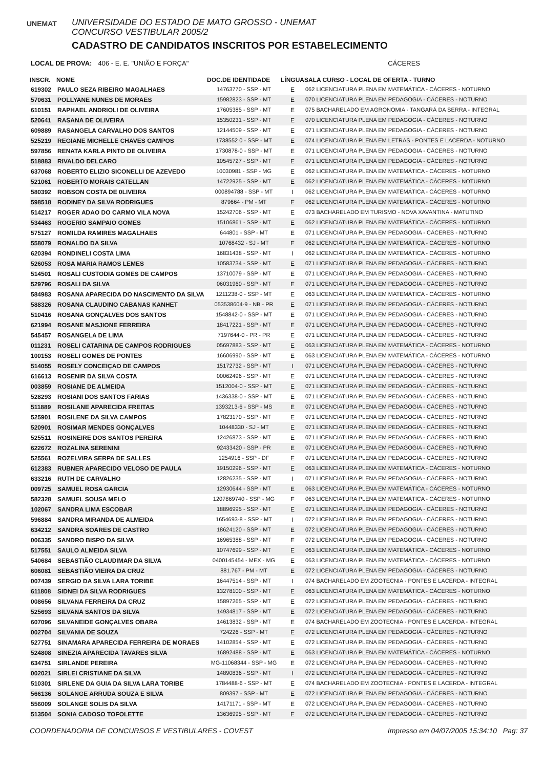UNEMAT
UNIVERSIDADE DO ESTADO DE MATO GROSSO - UNEMAT
CONCURSO VESTIBULAR 2005/2
CADASTRO DE CANDIDATOS INSCRITOS POR ESTABELECIMENTO
LOCAL DE PROVA: 406 - E. E. "UNIÃO E FORÇA" CÁCERES
| INSCR. | NOME | DOC.DE IDENTIDADE | LÍNGUA | SALA CURSO - LOCAL DE OFERTA - TURNO |
| --- | --- | --- | --- | --- |
| 619302 | PAULO SEZA RIBEIRO MAGALHAES | 14763770 - SSP - MT | E | 062 LICENCIATURA PLENA EM MATEMÁTICA - CÁCERES - NOTURNO |
| 570631 | POLLYANE NUNES DE MORAES | 15982823 - SSP - MT | E | 070 LICENCIATURA PLENA EM PEDAGOGIA - CÁCERES - NOTURNO |
| 610151 | RAPHAEL ANDRIOLI DE OLIVEIRA | 17605385 - SSP - MT | E | 075 BACHARELADO EM AGRONOMIA - TANGARÁ DA SERRA - INTEGRAL |
| 520641 | RASANA DE OLIVEIRA | 15350231 - SSP - MT | E | 070 LICENCIATURA PLENA EM PEDAGOGIA - CÁCERES - NOTURNO |
| 609889 | RASANGELA CARVALHO DOS SANTOS | 12144509 - SSP - MT | E | 071 LICENCIATURA PLENA EM PEDAGOGIA - CÁCERES - NOTURNO |
| 525219 | REGIANE MICHELLE CHAVES CAMPOS | 1738552 0 - SSP - MT | E | 074 LICENCIATURA PLENA EM LETRAS - PONTES E LACERDA - NOTURNO |
| 597856 | RENATA KARLA PINTO DE OLIVEIRA | 1730878-0 - SSP - MT | E | 071 LICENCIATURA PLENA EM PEDAGOGIA - CÁCERES - NOTURNO |
| 518883 | RIVALDO DELCARO | 10545727 - SSP - MT | E | 071 LICENCIATURA PLENA EM PEDAGOGIA - CÁCERES - NOTURNO |
| 637068 | ROBERTO ELIZIO SICONELLI DE AZEVEDO | 10030981 - SSP - MG | E | 062 LICENCIATURA PLENA EM MATEMÁTICA - CÁCERES - NOTURNO |
| 521061 | ROBERTO MORAIS CATELLAN | 14722925 - SSP - MT | E | 062 LICENCIATURA PLENA EM MATEMÁTICA - CÁCERES - NOTURNO |
| 580392 | ROBSON COSTA DE 0LIVEIRA | 000894788 - SSP - MT | I | 062 LICENCIATURA PLENA EM MATEMÁTICA - CÁCERES - NOTURNO |
| 598518 | RODINEY DA SILVA RODRIGUES | 879664 - PM - MT | E | 062 LICENCIATURA PLENA EM MATEMÁTICA - CÁCERES - NOTURNO |
| 514217 | ROGER ADAO DO CARMO VILA NOVA | 15242706 - SSP - MT | E | 073 BACHARELADO EM TURISMO - NOVA XAVANTINA - MATUTINO |
| 534463 | ROGERIO SAMPAIO GOMES | 15106861 - SSP - MT | E | 062 LICENCIATURA PLENA EM MATEMÁTICA - CÁCERES - NOTURNO |
| 575127 | ROMILDA RAMIRES MAGALHAES | 644801 - SSP - MT | E | 071 LICENCIATURA PLENA EM PEDAGOGIA - CÁCERES - NOTURNO |
| 558079 | RONALDO DA SILVA | 10768432 - SJ - MT | E | 062 LICENCIATURA PLENA EM MATEMÁTICA - CÁCERES - NOTURNO |
| 620394 | RONDINELI COSTA LIMA | 16831438 - SSP - MT | I | 062 LICENCIATURA PLENA EM MATEMÁTICA - CÁCERES - NOTURNO |
| 526053 | ROSA MARIA RAMOS LEMES | 10583734 - SSP - MT | E | 071 LICENCIATURA PLENA EM PEDAGOGIA - CÁCERES - NOTURNO |
| 514501 | ROSALI CUSTODIA GOMES DE CAMPOS | 13710079 - SSP - MT | E | 071 LICENCIATURA PLENA EM PEDAGOGIA - CÁCERES - NOTURNO |
| 529796 | ROSALI DA SILVA | 06031960 - SSP - MT | E | 071 LICENCIATURA PLENA EM PEDAGOGIA - CÁCERES - NOTURNO |
| 584983 | ROSANA APARECIDA DO NASCIMENTO DA SILVA | 1211238-0 - SSP - MT | E | 063 LICENCIATURA PLENA EM MATEMÁTICA - CÁCERES - NOTURNO |
| 588326 | ROSANA CLAUDINO CABANAS KANHET | 053538604-9 - NB - PR | E | 071 LICENCIATURA PLENA EM PEDAGOGIA - CÁCERES - NOTURNO |
| 510416 | ROSANA GONÇALVES DOS SANTOS | 1548842-0 - SSP - MT | E | 071 LICENCIATURA PLENA EM PEDAGOGIA - CÁCERES - NOTURNO |
| 621994 | ROSANE MASJIONE FERREIRA | 18417221 - SSP - MT | E | 071 LICENCIATURA PLENA EM PEDAGOGIA - CÁCERES - NOTURNO |
| 545457 | ROSANGELA DE LIMA | 7197644-0 - PR - PR | E | 071 LICENCIATURA PLENA EM PEDAGOGIA - CÁCERES - NOTURNO |
| 011231 | ROSELI CATARINA DE CAMPOS RODRIGUES | 05697883 - SSP - MT | E | 063 LICENCIATURA PLENA EM MATEMÁTICA - CÁCERES - NOTURNO |
| 100153 | ROSELI GOMES DE PONTES | 16606990 - SSP - MT | E | 063 LICENCIATURA PLENA EM MATEMÁTICA - CÁCERES - NOTURNO |
| 514055 | ROSELY CONCEIÇAO DE CAMPOS | 15172732 - SSP - MT | I | 071 LICENCIATURA PLENA EM PEDAGOGIA - CÁCERES - NOTURNO |
| 616613 | ROSENIR DA SILVA COSTA | 00062496 - SSP - MT | E | 071 LICENCIATURA PLENA EM PEDAGOGIA - CÁCERES - NOTURNO |
| 003859 | ROSIANE DE ALMEIDA | 1512004-0 - SSP - MT | E | 071 LICENCIATURA PLENA EM PEDAGOGIA - CÁCERES - NOTURNO |
| 528293 | ROSIANI DOS SANTOS FARIAS | 1436338-0 - SSP - MT | E | 071 LICENCIATURA PLENA EM PEDAGOGIA - CÁCERES - NOTURNO |
| 511889 | ROSILANE APARECIDA FREITAS | 1393213-6 - SSP - MS | E | 071 LICENCIATURA PLENA EM PEDAGOGIA - CÁCERES - NOTURNO |
| 525901 | ROSILENE DA SILVA CAMPOS | 17823170 - SSP - MT | E | 071 LICENCIATURA PLENA EM PEDAGOGIA - CÁCERES - NOTURNO |
| 520901 | ROSIMAR MENDES GONÇALVES | 10448330 - SJ - MT | E | 071 LICENCIATURA PLENA EM PEDAGOGIA - CÁCERES - NOTURNO |
| 525511 | ROSINEIRE DOS SANTOS PEREIRA | 12426873 - SSP - MT | E | 071 LICENCIATURA PLENA EM PEDAGOGIA - CÁCERES - NOTURNO |
| 622672 | ROZALINA SERENINI | 92433420 - SSP - PR | E | 071 LICENCIATURA PLENA EM PEDAGOGIA - CÁCERES - NOTURNO |
| 525561 | ROZELVIRA SERPA DE SALLES | 1254916 - SSP - DF | E | 071 LICENCIATURA PLENA EM PEDAGOGIA - CÁCERES - NOTURNO |
| 612383 | RUBNER APARECIDO VELOSO DE PAULA | 19150296 - SSP - MT | E | 063 LICENCIATURA PLENA EM MATEMÁTICA - CÁCERES - NOTURNO |
| 633216 | RUTH DE CARVALHO | 12826235 - SSP - MT | I | 071 LICENCIATURA PLENA EM PEDAGOGIA - CÁCERES - NOTURNO |
| 009725 | SAMUEL ROSA GARCIA | 12930644 - SSP - MT | E | 063 LICENCIATURA PLENA EM MATEMÁTICA - CÁCERES - NOTURNO |
| 582328 | SAMUEL SOUSA MELO | 1207869740 - SSP - MG | E | 063 LICENCIATURA PLENA EM MATEMÁTICA - CÁCERES - NOTURNO |
| 102067 | SANDRA LIMA ESCOBAR | 18896995 - SSP - MT | E | 071 LICENCIATURA PLENA EM PEDAGOGIA - CÁCERES - NOTURNO |
| 596884 | SANDRA MIRANDA DE ALMEIDA | 1654693-8 - SSP - MT | I | 072 LICENCIATURA PLENA EM PEDAGOGIA - CÁCERES - NOTURNO |
| 634212 | SANDRA SOARES DE CASTRO | 18624120 - SSP - MT | E | 072 LICENCIATURA PLENA EM PEDAGOGIA - CÁCERES - NOTURNO |
| 006335 | SANDRO BISPO DA SILVA | 16965388 - SSP - MT | E | 072 LICENCIATURA PLENA EM PEDAGOGIA - CÁCERES - NOTURNO |
| 517551 | SAULO ALMEIDA SILVA | 10747699 - SSP - MT | E | 063 LICENCIATURA PLENA EM MATEMÁTICA - CÁCERES - NOTURNO |
| 540684 | SEBASTIÃO CLAUDIMAR DA SILVA | 0400145454 - MEX - MG | E | 063 LICENCIATURA PLENA EM MATEMÁTICA - CÁCERES - NOTURNO |
| 606081 | SEBASTIÃO VIEIRA DA CRUZ | 881.767 - PM - MT | E | 072 LICENCIATURA PLENA EM PEDAGOGIA - CÁCERES - NOTURNO |
| 007439 | SERGIO DA SILVA LARA TORIBE | 16447514 - SSP - MT | I | 074 BACHARELADO EM ZOOTECNIA - PONTES E LACERDA - INTEGRAL |
| 611808 | SIDNEI DA SILVA RODRIGUES | 13278100 - SSP - MT | E | 063 LICENCIATURA PLENA EM MATEMÁTICA - CÁCERES - NOTURNO |
| 008656 | SILVANA FERREIRA DA CRUZ | 15897265 - SSP - MT | E | 072 LICENCIATURA PLENA EM PEDAGOGIA - CÁCERES - NOTURNO |
| 525693 | SILVANA SANTOS DA SILVA | 14934817 - SSP - MT | E | 072 LICENCIATURA PLENA EM PEDAGOGIA - CÁCERES - NOTURNO |
| 607096 | SILVANEIDE GONÇALVES OBARA | 14613832 - SSP - MT | E | 074 BACHARELADO EM ZOOTECNIA - PONTES E LACERDA - INTEGRAL |
| 002704 | SILVANIA DE SOUZA | 724226 - SSP - MT | E | 072 LICENCIATURA PLENA EM PEDAGOGIA - CÁCERES - NOTURNO |
| 527751 | SINAMARA APARECIDA FERREIRA DE MORAES | 14102854 - SSP - MT | E | 072 LICENCIATURA PLENA EM PEDAGOGIA - CÁCERES - NOTURNO |
| 524808 | SINEZIA APARECIDA TAVARES SILVA | 16892488 - SSP - MT | E | 063 LICENCIATURA PLENA EM MATEMÁTICA - CÁCERES - NOTURNO |
| 634751 | SIRLANDE PEREIRA | MG-11068344 - SSP - MG | E | 072 LICENCIATURA PLENA EM PEDAGOGIA - CÁCERES - NOTURNO |
| 002021 | SIRLEI CRISTIANE DA SILVA | 14890836 - SSP - MT | I | 072 LICENCIATURA PLENA EM PEDAGOGIA - CÁCERES - NOTURNO |
| 510301 | SIRLENE DA GUIA DA SILVA LARA TORIBE | 1784488-6 - SSP - MT | E | 074 BACHARELADO EM ZOOTECNIA - PONTES E LACERDA - INTEGRAL |
| 566136 | SOLANGE ARRUDA SOUZA E SILVA | 809397 - SSP - MT | E | 072 LICENCIATURA PLENA EM PEDAGOGIA - CÁCERES - NOTURNO |
| 556009 | SOLANGE SOLIS DA SILVA | 14171171 - SSP - MT | E | 072 LICENCIATURA PLENA EM PEDAGOGIA - CÁCERES - NOTURNO |
| 513504 | SONIA CADOSO TOFOLETTE | 13636995 - SSP - MT | E | 072 LICENCIATURA PLENA EM PEDAGOGIA - CÁCERES - NOTURNO |
COORDENADORIA DE CONCURSOS E VESTIBULARES - COVEST
Impresso em 04/07/2005 15:34:10 Pag: 37